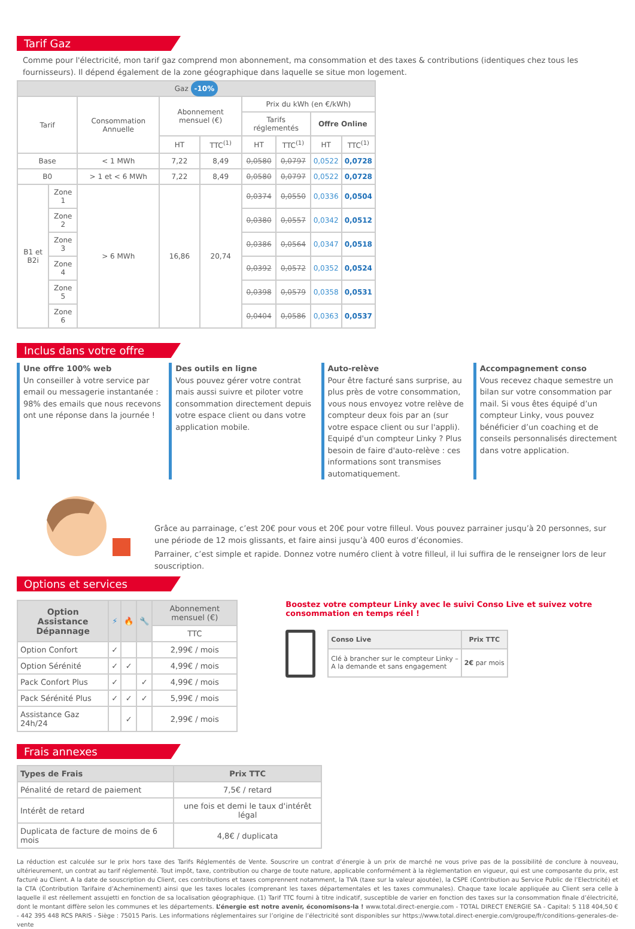Tarif Gaz
Comme pour l'électricité, mon tarif gaz comprend mon abonnement, ma consommation et des taxes & contributions (identiques chez tous les fournisseurs). Il dépend également de la zone géographique dans laquelle se situe mon logement.
| Gaz -10% | | | | | | | | |
| --- | --- | --- | --- | --- | --- | --- | --- | --- |
| Tarif | | Consommation Annuelle | Abonnement mensuel (€) | | Prix du kWh (en €/kWh) | | | |
| | | | | | Tarifs réglementés | | Offre Online | |
| | | | HT | TTC<sup>(1)</sup> | HT | TTC<sup>(1)</sup> | HT | TTC<sup>(1)</sup> |
| Base | | < 1 MWh | 7,22 | 8,49 | 0,0580 | 0,0797 | 0,0522 | 0,0728 |
| B0 | | > 1 et < 6 MWh | 7,22 | 8,49 | 0,0580 | 0,0797 | 0,0522 | 0,0728 |
| B1 et B2i | Zone 1 | > 6 MWh | 16,86 | 20,74 | 0,0374 | 0,0550 | 0,0336 | 0,0504 |
| | Zone 2 | | | | 0,0380 | 0,0557 | 0,0342 | 0,0512 |
| | Zone 3 | | | | 0,0386 | 0,0564 | 0,0347 | 0,0518 |
| | Zone 4 | | | | 0,0392 | 0,0572 | 0,0352 | 0,0524 |
| | Zone 5 | | | | 0,0398 | 0,0579 | 0,0358 | 0,0531 |
| | Zone 6 | | | | 0,0404 | 0,0586 | 0,0363 | 0,0537 |
Inclus dans votre offre
Une offre 100% web
Un conseiller à votre service par email ou messagerie instantanée : 98% des emails que nous recevons ont une réponse dans la journée !
Des outils en ligne
Vous pouvez gérer votre contrat mais aussi suivre et piloter votre consommation directement depuis votre espace client ou dans votre application mobile.
Auto-relève
Pour être facturé sans surprise, au plus près de votre consommation, vous nous envoyez votre relève de compteur deux fois par an (sur votre espace client ou sur l'appli). Equipé d'un compteur Linky ? Plus besoin de faire d'auto-relève : ces informations sont transmises automatiquement.
Accompagnement conso
Vous recevez chaque semestre un bilan sur votre consommation par mail. Si vous êtes équipé d’un compteur Linky, vous pouvez bénéficier d’un coaching et de conseils personnalisés directement dans votre application.
Grâce au parrainage, c’est 20€ pour vous et 20€ pour votre filleul. Vous pouvez parrainer jusqu’à 20 personnes, sur une période de 12 mois glissants, et faire ainsi jusqu’à 400 euros d’économies.
Parrainer, c’est simple et rapide. Donnez votre numéro client à votre filleul, il lui suffira de le renseigner lors de leur souscription.
Options et services
| Option Assistance Dépannage | ⚡ | 🔥 | 🔧 | Abonnement mensuel (€) |
| --- | --- | --- | --- | --- |
| | | | | TTC |
| Option Confort | ✓ | | | 2,99€ / mois |
| Option Sérénité | ✓ | ✓ | | 4,99€ / mois |
| Pack Confort Plus | ✓ | | ✓ | 4,99€ / mois |
| Pack Sérénité Plus | ✓ | ✓ | ✓ | 5,99€ / mois |
| Assistance Gaz 24h/24 | | ✓ | | 2,99€ / mois |
Boostez votre compteur Linky avec le suivi Conso Live et suivez votre consommation en temps réel !
| Conso Live | Prix TTC |
| --- | --- |
| Clé à brancher sur le compteur Linky – A la demande et sans engagement | 2€ par mois |
Frais annexes
| Types de Frais | Prix TTC |
| --- | --- |
| Pénalité de retard de paiement | 7,5€ / retard |
| Intérêt de retard | une fois et demi le taux d'intérêt légal |
| Duplicata de facture de moins de 6 mois | 4,8€ / duplicata |
La réduction est calculée sur le prix hors taxe des Tarifs Réglementés de Vente. Souscrire un contrat d’énergie à un prix de marché ne vous prive pas de la possibilité de conclure à nouveau, ultérieurement, un contrat au tarif réglementé. Tout impôt, taxe, contribution ou charge de toute nature, applicable conformément à la règlementation en vigueur, qui est une composante du prix, est facturé au Client. A la date de souscription du Client, ces contributions et taxes comprennent notamment, la TVA (taxe sur la valeur ajoutée), la CSPE (Contribution au Service Public de l’Electricité) et la CTA (Contribution Tarifaire d’Acheminement) ainsi que les taxes locales (comprenant les taxes départementales et les taxes communales). Chaque taxe locale appliquée au Client sera celle à laquelle il est réellement assujetti en fonction de sa localisation géographique. (1) Tarif TTC fourni à titre indicatif, susceptible de varier en fonction des taxes sur la consommation finale d’électricité, dont le montant diffère selon les communes et les départements. L’énergie est notre avenir, économisons-la ! www.total.direct-energie.com - TOTAL DIRECT ENERGIE SA - Capital: 5 118 404,50 € - 442 395 448 RCS PARIS - Siège : 75015 Paris. Les informations réglementaires sur l’origine de l’électricité sont disponibles sur https://www.total.direct-energie.com/groupe/fr/conditions-generales-de-vente